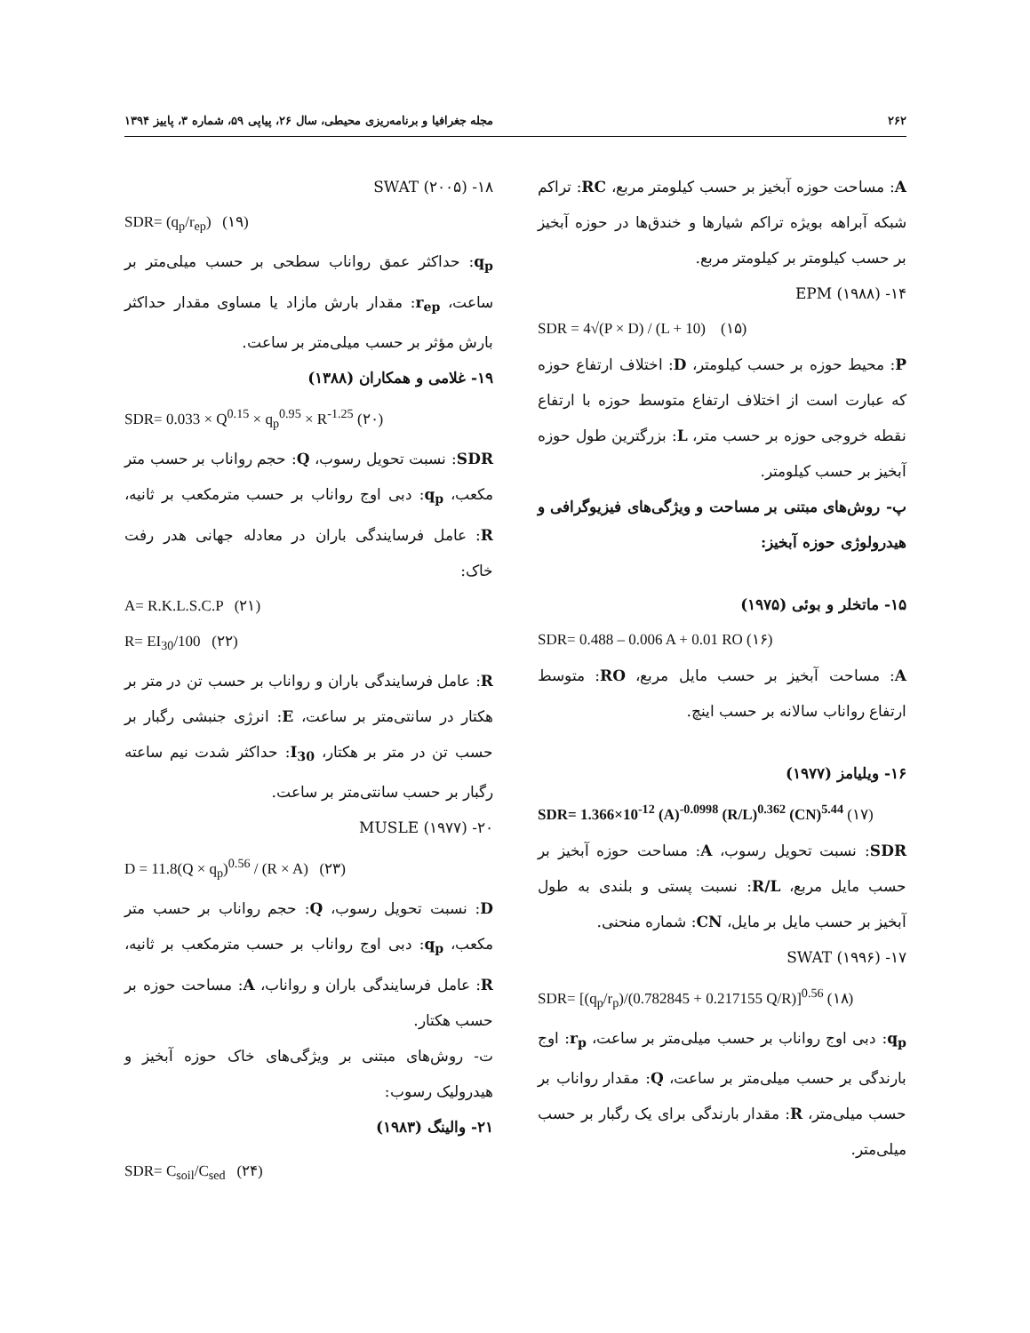۲۶۲ مجله جغرافیا و برنامه‌ریزی محیطی، سال ۲۶، پیاپی ۵۹، شماره ۳، پاییز ۱۳۹۴
A: مساحت حوزه آبخیز بر حسب کیلومتر مربع، RC: تراکم شبکه آبراهه بویژه تراکم شیارها و خندق‌ها در حوزه آبخیز بر حسب کیلومتر بر کیلومتر مربع.
۱۴- EPM (۱۹۸۸)
SDR = 4√(P × D) / (L + 10) (۱۵)
P: محیط حوزه بر حسب کیلومتر، D: اختلاف ارتفاع حوزه که عبارت است از اختلاف ارتفاع متوسط حوزه با ارتفاع نقطه خروجی حوزه بر حسب متر، L: بزرگترین طول حوزه آبخیز بر حسب کیلومتر.
پ- روش‌های مبتنی بر مساحت و ویژگی‌های فیزیوگرافی و هیدرولوژی حوزه آبخیز:
۱۵- ماتخلر و بوئی (۱۹۷۵)
SDR= 0.488 – 0.006 A + 0.01 RO (۱۶)
A: مساحت آبخیز بر حسب مایل مربع، RO: متوسط ارتفاع رواناب سالانه بر حسب اینچ.
۱۶- ویلیامز (۱۹۷۷)
SDR= 1.366×10<sup>-12</sup> (A)<sup>-0.0998</sup> (R/L)<sup>0.362</sup> (CN)<sup>5.44</sup> (۱۷)
SDR: نسبت تحویل رسوب، A: مساحت حوزه آبخیز بر حسب مایل مربع، R/L: نسبت پستی و بلندی به طول آبخیز بر حسب مایل بر مایل، CN: شماره منحنی.
۱۷- SWAT (۱۹۹۶)
SDR= [(q<sub>p</sub>/r<sub>p</sub>)/(0.782845 + 0.217155 Q/R)]<sup>0.56</sup> (۱۸)
q<sub>p</sub>: دبی اوج رواناب بر حسب میلی‌متر بر ساعت، r<sub>p</sub>: اوج بارندگی بر حسب میلی‌متر بر ساعت، Q: مقدار رواناب بر حسب میلی‌متر، R: مقدار بارندگی برای یک رگبار بر حسب میلی‌متر.
۱۸- SWAT (۲۰۰۵)
SDR= (q<sub>p</sub>/r<sub>ep</sub>) (۱۹)
q<sub>p</sub>: حداکثر عمق رواناب سطحی بر حسب میلی‌متر بر ساعت، r<sub>ep</sub>: مقدار بارش مازاد یا مساوی مقدار حداکثر بارش مؤثر بر حسب میلی‌متر بر ساعت.
۱۹- غلامی و همکاران (۱۳۸۸)
SDR= 0.033 × Q<sup>0.15</sup> × q<sub>p</sub><sup>0.95</sup> × R<sup>-1.25</sup> (۲۰)
SDR: نسبت تحویل رسوب، Q: حجم رواناب بر حسب متر مکعب، q<sub>p</sub>: دبی اوج رواناب بر حسب مترمکعب بر ثانیه، R: عامل فرسایندگی باران در معادله جهانی هدر رفت خاک:
A= R.K.L.S.C.P (۲۱)
R= EI<sub>30</sub>/100 (۲۲)
R: عامل فرسایندگی باران و رواناب بر حسب تن در متر بر هکتار در سانتی‌متر بر ساعت، E: انرژی جنبشی رگبار بر حسب تن در متر بر هکتار، I<sub>30</sub>: حداکثر شدت نیم ساعته رگبار بر حسب سانتی‌متر بر ساعت.
۲۰- MUSLE (۱۹۷۷)
D = 11.8(Q × q<sub>p</sub>)<sup>0.56</sup> / (R × A) (۲۳)
D: نسبت تحویل رسوب، Q: حجم رواناب بر حسب متر مکعب، q<sub>p</sub>: دبی اوج رواناب بر حسب مترمکعب بر ثانیه، R: عامل فرسایندگی باران و رواناب، A: مساحت حوزه بر حسب هکتار.
ت- روش‌های مبتنی بر ویژگی‌های خاک حوزه آبخیز و هیدرولیک رسوب:
۲۱- والینگ (۱۹۸۳)
SDR= C<sub>soil</sub>/C<sub>sed</sub> (۲۴)